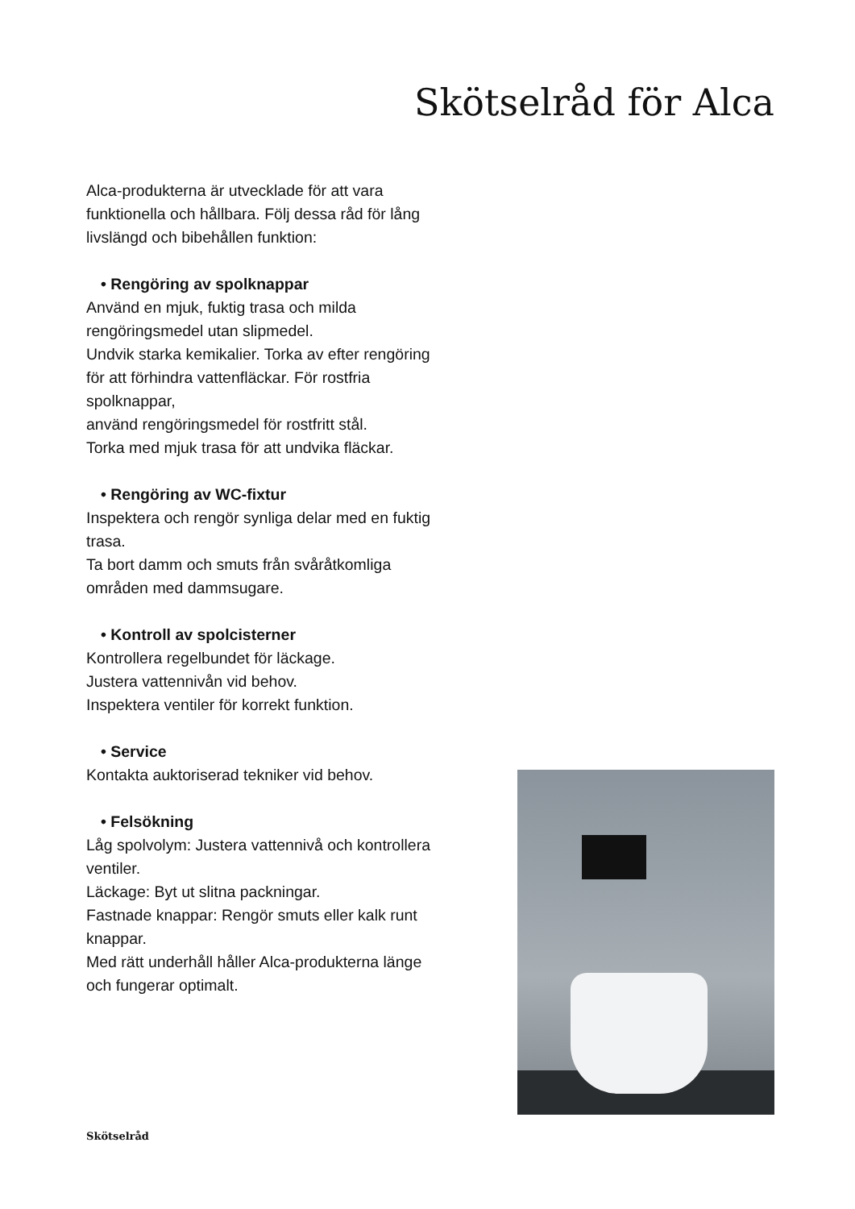Skötselråd för Alca
Alca-produkterna är utvecklade för att vara funktionella och hållbara. Följ dessa råd för lång livslängd och bibehållen funktion:
• Rengöring av spolknappar
Använd en mjuk, fuktig trasa och milda rengöringsmedel utan slipmedel.
Undvik starka kemikalier. Torka av efter rengöring för att förhindra vattenfläckar. För rostfria spolknappar,
använd rengöringsmedel för rostfritt stål.
Torka med mjuk trasa för att undvika fläckar.
• Rengöring av WC-fixtur
Inspektera och rengör synliga delar med en fuktig trasa.
Ta bort damm och smuts från svåråtkomliga områden med dammsugare.
• Kontroll av spolcisterner
Kontrollera regelbundet för läckage.
Justera vattennivån vid behov.
Inspektera ventiler för korrekt funktion.
• Service
Kontakta auktoriserad tekniker vid behov.
• Felsökning
Låg spolvolym: Justera vattennivå och kontrollera ventiler.
Läckage: Byt ut slitna packningar.
Fastnade knappar: Rengör smuts eller kalk runt knappar.
Med rätt underhåll håller Alca-produkterna länge och fungerar optimalt.
Skötselråd